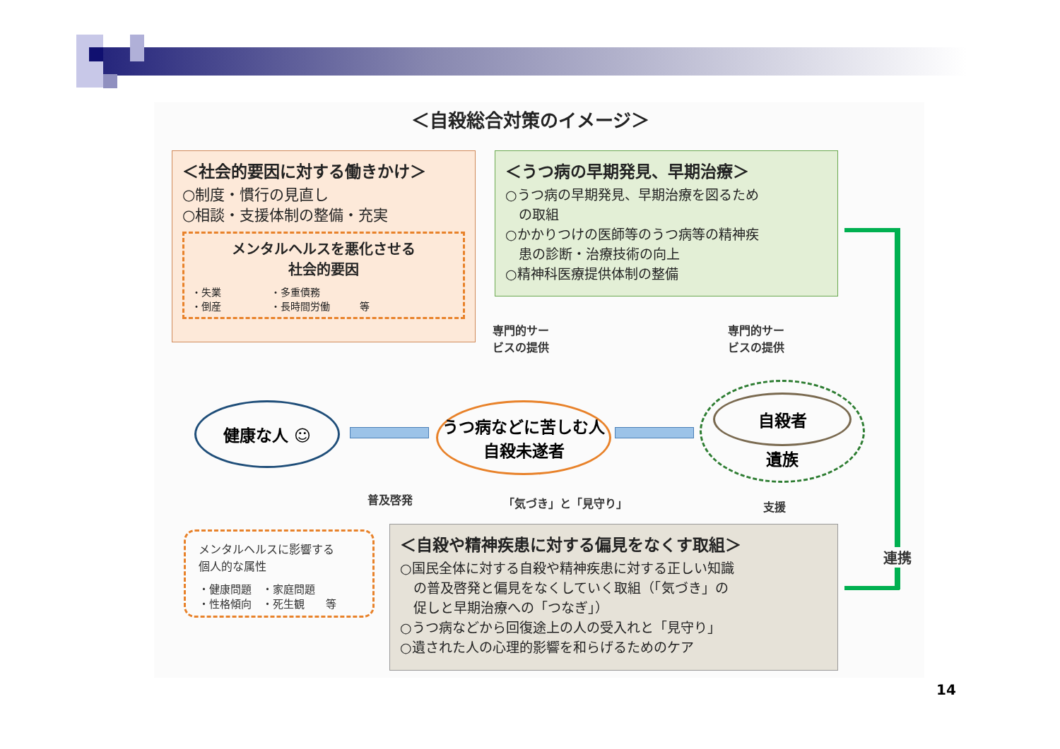＜自殺総合対策のイメージ＞
＜社会的要因に対する働きかけ＞
○制度・慣行の見直し
○相談・支援体制の整備・充実
メンタルヘルスを悪化させる
社会的要因
・失業　　　　　・多重債務
・倒産　　　　　・長時間労働　　　等
＜うつ病の早期発見、早期治療＞
○うつ病の早期発見、早期治療を図るため
　の取組
○かかりつけの医師等のうつ病等の精神疾
　患の診断・治療技術の向上
○精神科医療提供体制の整備
専門的サー
ビスの提供
専門的サー
ビスの提供
健康な人 ☺
うつ病などに苦しむ人
自殺未遂者
自殺者
遺族
普及啓発 「気づき」と「見守り」 支援
メンタルヘルスに影響する
個人的な属性
・健康問題　・家庭問題
・性格傾向　・死生観　　等
＜自殺や精神疾患に対する偏見をなくす取組＞
○国民全体に対する自殺や精神疾患に対する正しい知識
　の普及啓発と偏見をなくしていく取組（「気づき」の
　促しと早期治療への「つなぎ」）
○うつ病などから回復途上の人の受入れと「見守り」
○遺された人の心理的影響を和らげるためのケア
連携
14